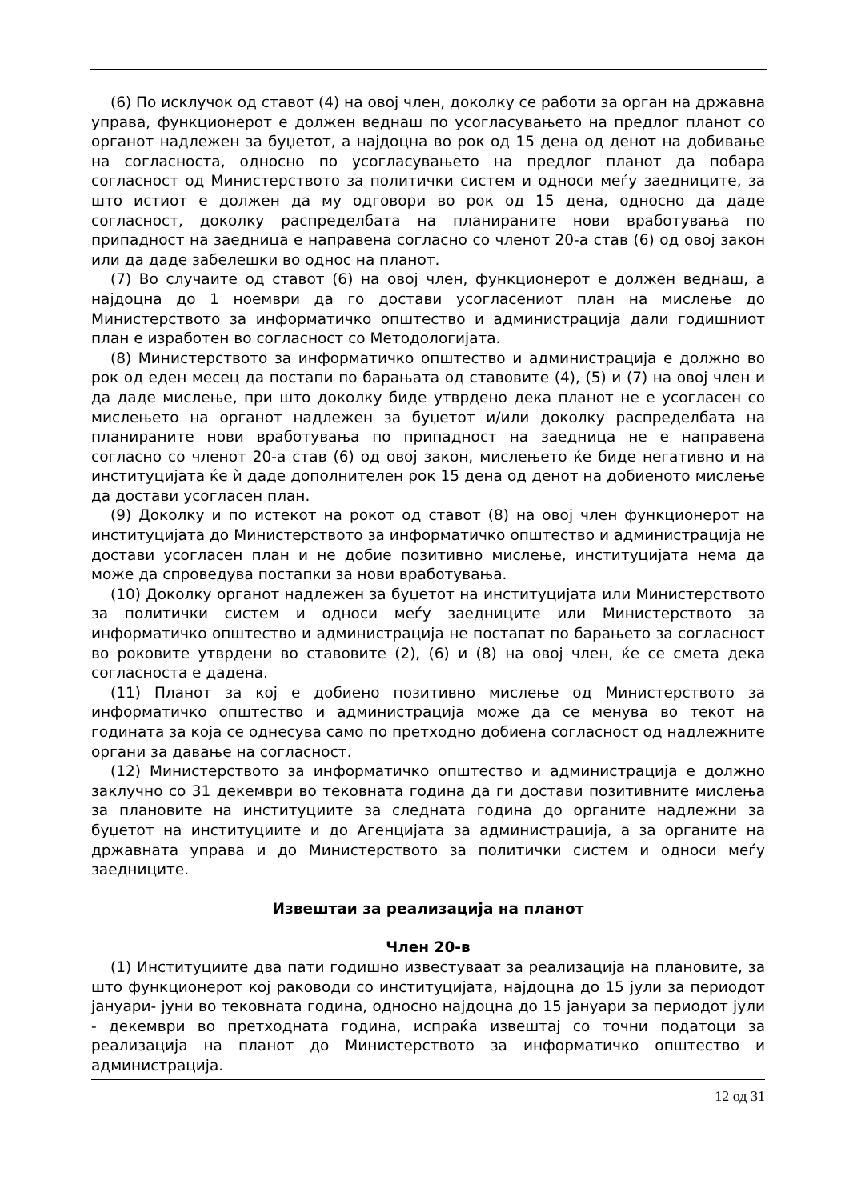(6) По исклучок од ставот (4) на овој член, доколку се работи за орган на државна управа, функционерот е должен веднаш по усогласувањето на предлог планот со органот надлежен за буџетот, а најдоцна во рок од 15 дена од денот на добивање на согласноста, односно по усогласувањето на предлог планот да побара согласност од Министерството за политички систем и односи меѓу заедниците, за што истиот е должен да му одговори во рок од 15 дена, односно да даде согласност, доколку распределбата на планираните нови вработувања по припадност на заедница е направена согласно со членот 20-а став (6) од овој закон или да даде забелешки во однос на планот.
(7) Во случаите од ставот (6) на овој член, функционерот е должен веднаш, а најдоцна до 1 ноември да го достави усогласениот план на мислење до Министерството за информатичко општество и администрација дали годишниот план е изработен во согласност со Методологијата.
(8) Министерството за информатичко општество и администрација е должно во рок од еден месец да постапи по барањата од ставовите (4), (5) и (7) на овој член и да даде мислење, при што доколку биде утврдено дека планот не е усогласен со мислењето на органот надлежен за буџетот и/или доколку распределбата на планираните нови вработувања по припадност на заедница не е направена согласно со членот 20-а став (6) од овој закон, мислењето ќе биде негативно и на институцијата ќе ѝ даде дополнителен рок 15 дена од денот на добиеното мислење да достави усогласен план.
(9) Доколку и по истекот на рокот од ставот (8) на овој член функционерот на институцијата до Министерството за информатичко општество и администрација не достави усогласен план и не добие позитивно мислење, институцијата нема да може да спроведува постапки за нови вработувања.
(10) Доколку органот надлежен за буџетот на институцијата или Министерството за политички систем и односи меѓу заедниците или Министерството за информатичко општество и администрација не постапат по барањето за согласност во роковите утврдени во ставовите (2), (6) и (8) на овој член, ќе се смета дека согласноста е дадена.
(11) Планот за кој е добиено позитивно мислење од Министерството за информатичко општество и администрација може да се менува во текот на годината за која се однесува само по претходно добиена согласност од надлежните органи за давање на согласност.
(12) Министерството за информатичко општество и администрација е должно заклучно со 31 декември во тековната година да ги достави позитивните мислења за плановите на институциите за следната година до органите надлежни за буџетот на институциите и до Агенцијата за администрација, а за органите на државната управа и до Министерството за политички систем и односи меѓу заедниците.
Извештаи за реализација на планот
Член 20-в
(1) Институциите два пати годишно известуваат за реализација на плановите, за што функционерот кој раководи со институцијата, најдоцна до 15 јули за периодот јануари- јуни во тековната година, односно најдоцна до 15 јануари за периодот јули - декември во претходната година, испраќа извештај со точни податоци за реализација на планот до Министерството за информатичко општество и администрација.
12 од 31